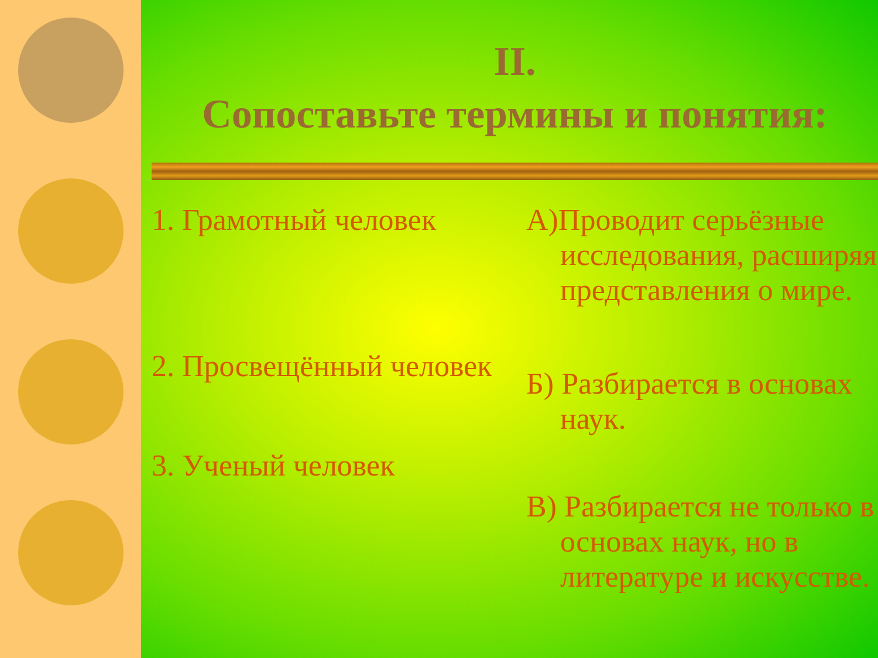II.
Сопоставьте термины и понятия:
1. Грамотный человек
2. Просвещённый человек
3. Ученый человек
А)Проводит серьёзные исследования, расширяя представления о мире.
Б) Разбирается в основах наук.
В) Разбирается не только в основах наук, но в литературе и искусстве.